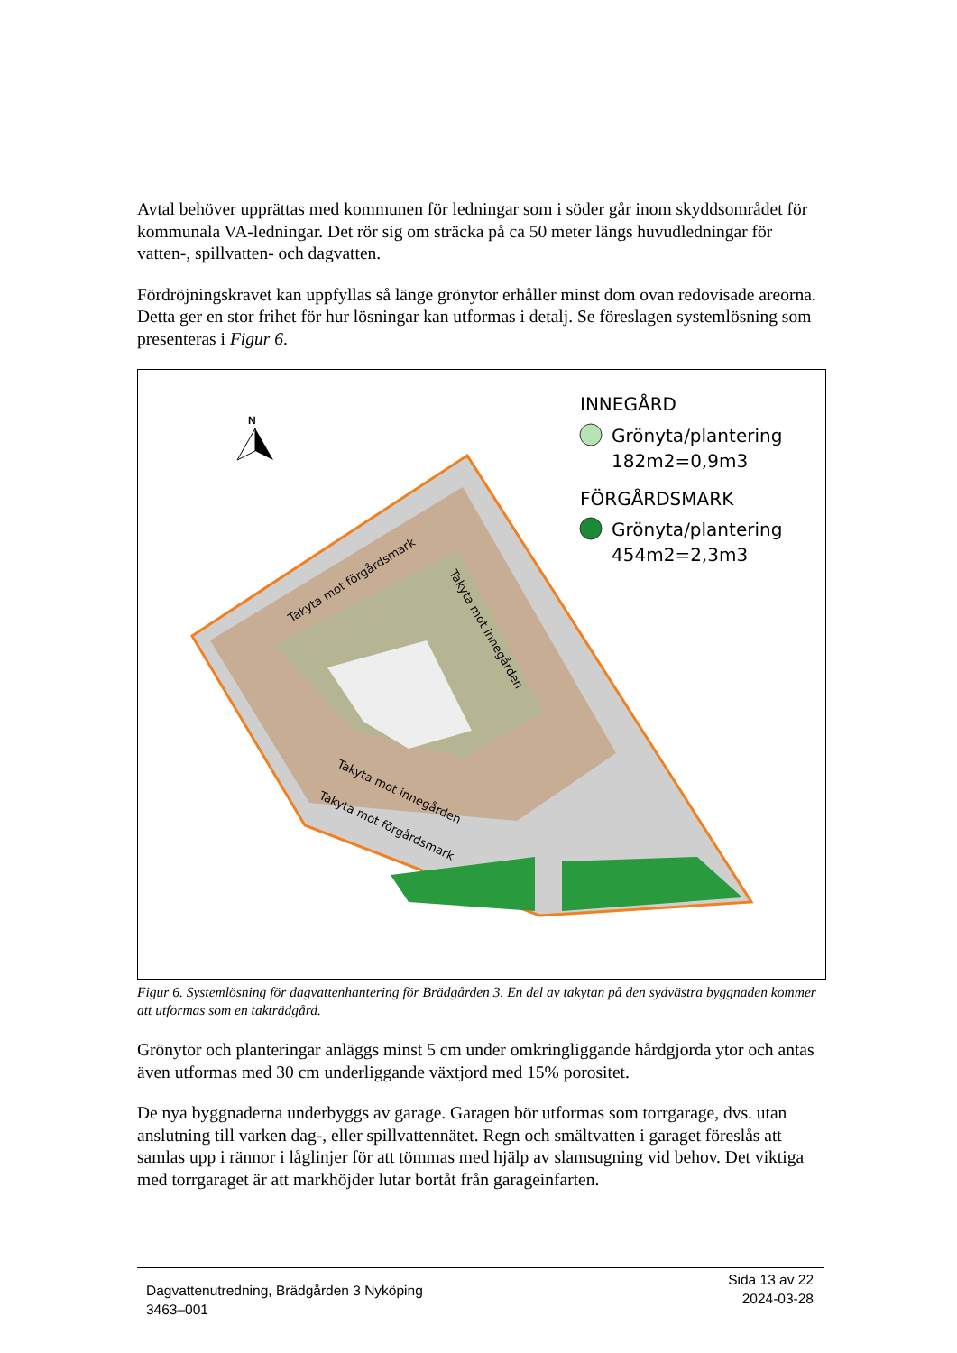Avtal behöver upprättas med kommunen för ledningar som i söder går inom skyddsområdet för kommunala VA-ledningar. Det rör sig om sträcka på ca 50 meter längs huvudledningar för vatten-, spillvatten- och dagvatten.
Fördröjningskravet kan uppfyllas så länge grönytor erhåller minst dom ovan redovisade areorna. Detta ger en stor frihet för hur lösningar kan utformas i detalj. Se föreslagen systemlösning som presenteras i Figur 6.
N
INNEGÅRD
Grönyta/plantering
182m2=0,9m3
FÖRGÅRDSMARK
Grönyta/plantering
454m2=2,3m3
Takyta mot förgårdsmark
Takyta mot innegården
Takyta mot innegården
Takyta mot förgårdsmark
Figur 6. Systemlösning för dagvattenhantering för Brädgården 3. En del av takytan på den sydvästra byggnaden kommer att utformas som en takträdgård.
Grönytor och planteringar anläggs minst 5 cm under omkringliggande hårdgjorda ytor och antas även utformas med 30 cm underliggande växtjord med 15% porositet.
De nya byggnaderna underbyggs av garage. Garagen bör utformas som torrgarage, dvs. utan anslutning till varken dag-, eller spillvattennätet. Regn och smältvatten i garaget föreslås att samlas upp i rännor i låglinjer för att tömmas med hjälp av slamsugning vid behov. Det viktiga med torrgaraget är att markhöjder lutar bortåt från garageinfarten.
Sida 13 av 22
2024-03-28
Dagvattenutredning, Brädgården 3 Nyköping
3463–001